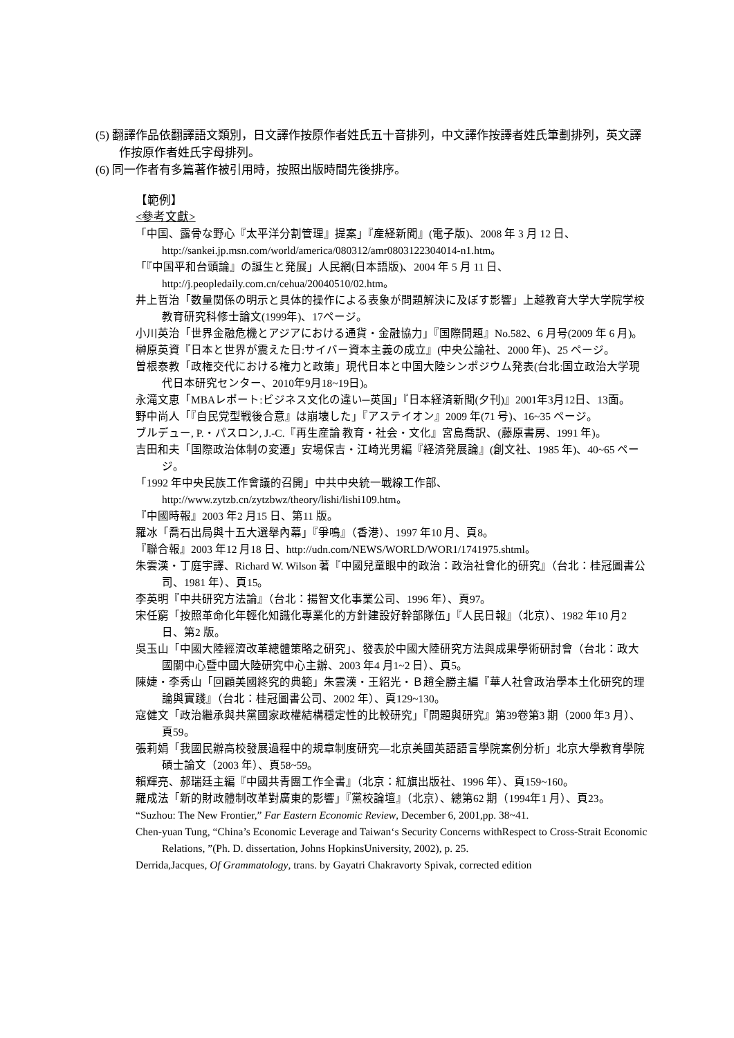(5) 翻譯作品依翻譯語文類別，日文譯作按原作者姓氏五十音排列，中文譯作按譯者姓氏筆劃排列，英文譯作按原作者姓氏字母排列。
(6) 同一作者有多篇著作被引用時，按照出版時間先後排序。
【範例】
<參考文獻>
「中国、露骨な野心『太平洋分割管理』提案」『産経新聞』(電子版)、2008 年 3 月 12 日、http://sankei.jp.msn.com/world/america/080312/amr0803122304014-n1.htm。
「『中国平和台頭論』の誕生と発展」人民網(日本語版)、2004 年 5 月 11 日、http://j.peopledaily.com.cn/cehua/20040510/02.htm。
井上哲治「数量関係の明示と具体的操作による表象が問題解決に及ぼす影響」上越教育大学大学院学校教育研究科修士論文(1999年)、17ページ。
小川英治「世界金融危機とアジアにおける通貨・金融協力」『国際問題』No.582、6 月号(2009 年 6 月)。
榊原英資『日本と世界が震えた日:サイバー資本主義の成立』(中央公論社、2000 年)、25 ページ。
曽根泰教「政権交代における権力と政策」現代日本と中国大陸シンポジウム発表(台北:国立政治大学現代日本研究センター、2010年9月18~19日)。
永滝文恵「MBAレポート:ビジネス文化の違い─英国」『日本経済新聞(夕刊)』2001年3月12日、13面。
野中尚人「『自民党型戦後合意』は崩壊した」『アステイオン』2009 年(71 号)、16~35 ページ。
ブルデュー, P.・パスロン, J.-C.『再生産論 教育・社会・文化』宮島喬訳、(藤原書房、1991 年)。
吉田和夫「国際政治体制の変遷」安場保吉・江崎光男編『経済発展論』(創文社、1985 年)、40~65 ページ。
「1992 年中央民族工作會議的召開」中共中央統一戰線工作部、http://www.zytzb.cn/zytzbwz/theory/lishi/lishi109.htm。
『中國時報』2003 年2 月15 日、第11 版。
羅冰「喬石出局與十五大選舉內幕」『爭鳴』（香港）、1997 年10 月、頁8。
『聯合報』2003 年12 月18 日、http://udn.com/NEWS/WORLD/WOR1/1741975.shtml。
朱雲漢・丁庭宇譯、Richard W. Wilson 著『中國兒童眼中的政治：政治社會化的研究』（台北：桂冠圖書公司、1981 年）、頁15。
李英明『中共研究方法論』（台北：揚智文化事業公司、1996 年）、頁97。
宋任窮「按照革命化年輕化知識化專業化的方針建設好幹部隊伍」『人民日報』（北京）、1982 年10 月2 日、第2 版。
吳玉山「中國大陸經濟改革總體策略之研究」、發表於中國大陸研究方法與成果學術研討會（台北：政大國關中心暨中國大陸研究中心主辦、2003 年4 月1~2 日）、頁5。
陳婕・李秀山「回顧美國終究的典範」朱雲漢・王紹光・Ｂ趙全勝主編『華人社會政治學本土化研究的理論與實踐』（台北：桂冠圖書公司、2002 年）、頁129~130。
寇健文「政治繼承與共黨國家政權結構穩定性的比較研究」『問題與研究』第39卷第3 期（2000 年3 月）、頁59。
張莉娟「我國民辦高校發展過程中的規章制度研究—北京美國英語語言學院案例分析」北京大學教育學院碩士論文（2003 年）、頁58~59。
賴輝亮、郝瑞廷主編『中國共青團工作全書』（北京：紅旗出版社、1996 年）、頁159~160。
羅成法「新的財政體制改革對廣東的影響」『黨校論壇』（北京）、總第62 期（1994年1 月）、頁23。
“Suzhou: The New Frontier,” Far Eastern Economic Review, December 6, 2001,pp. 38~41.
Chen-yuan Tung, “China’s Economic Leverage and Taiwan‘s Security Concerns withRespect to Cross-Strait Economic Relations, ”(Ph. D. dissertation, Johns HopkinsUniversity, 2002), p. 25.
Derrida,Jacques, Of Grammatology, trans. by Gayatri Chakravorty Spivak, corrected edition